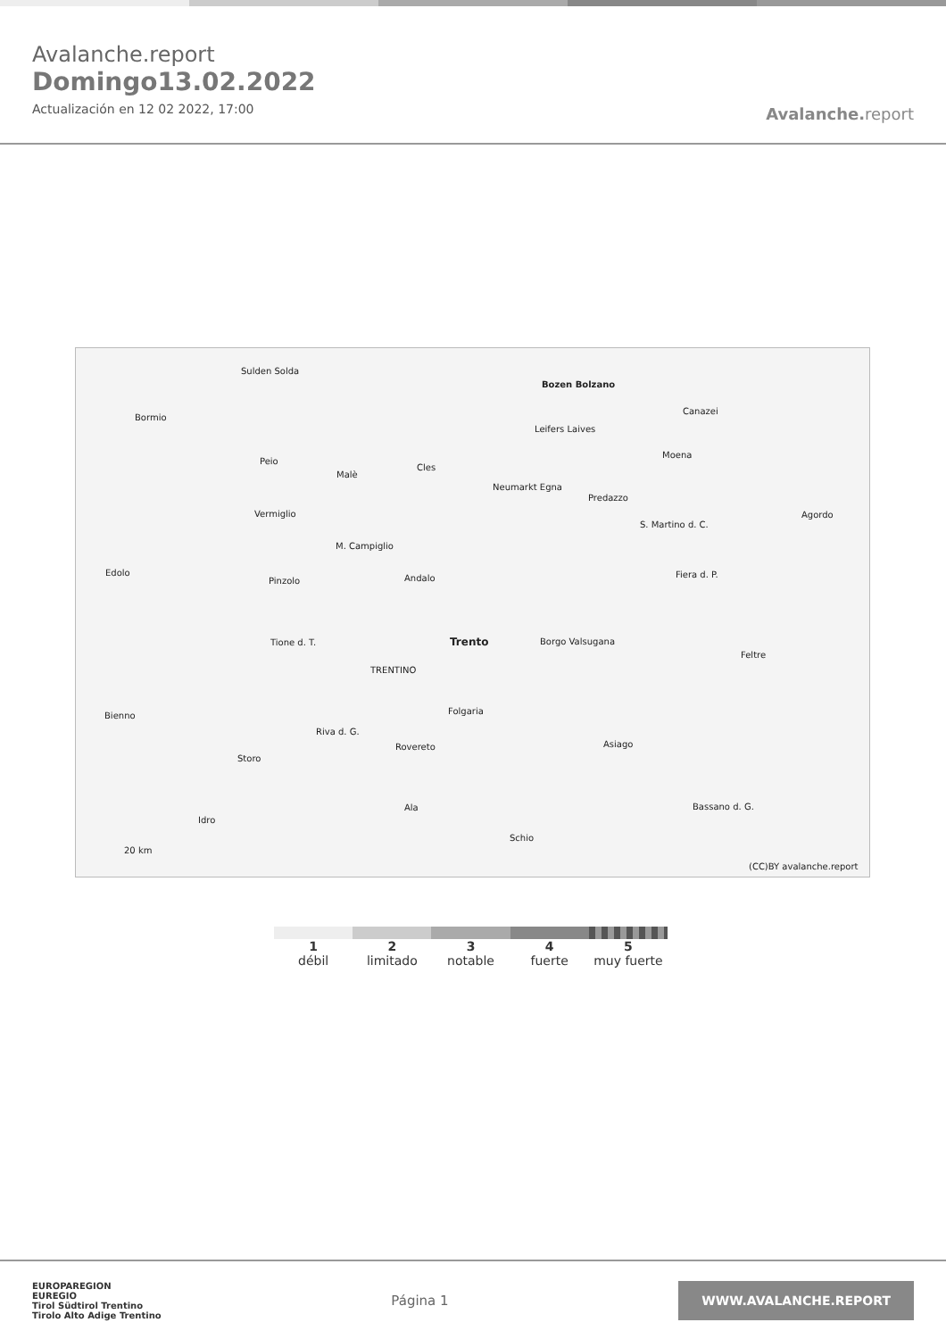Avalanche.report
Domingo13.02.2022
Actualización en 12 02 2022, 17:00
Avalanche. report
Sulden Solda
Bormio
Bozen Bolzano
Leifers Laives
Canazei
Moena
Peio
Malè
Cles
Neumarkt Egna
Predazzo
Agordo Vermiglio
S. Martino d. C.
M. Campiglio
Edolo
Andalo Pinzolo
Fiera d. P.
Trento Borgo Valsugana Tione d. T.
Feltre
TRENTINO
Folgaria Bienno
Riva d. G.
Rovereto Asiago
Storo
Bassano d. G. Ala
Idro
Schio
20 km
(CC)BY avalanche.report
1
débil
2
limitado
3
notable
4
fuerte
5
muy fuerte
EUROPAREGION
EUREGIO
Tirol Südtirol Trentino
Tirolo Alto Adige Trentino
Página 1
WWW.AVALANCHE.REPORT